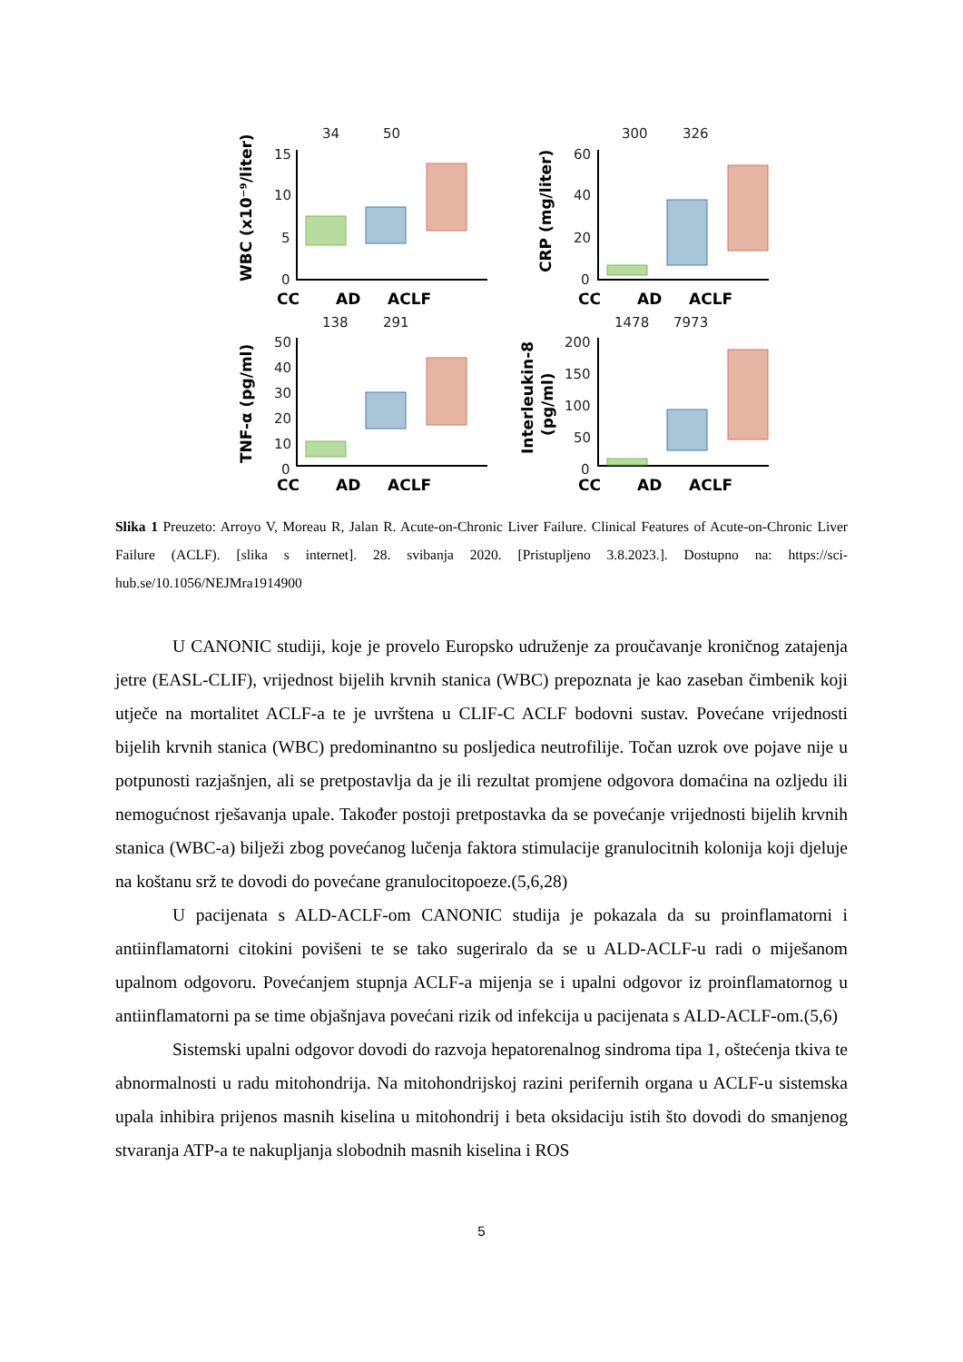34
50
300
326
138
291
1478
7973
15
10
5
0
60
40
20
0
50
40
30
20
10
0
200
150
100
50
0
CC
AD
ACLF
CC
AD
ACLF
CC
AD
ACLF
CC
AD
ACLF
WBC (x10⁻⁹/liter)
CRP (mg/liter)
TNF-α (pg/ml)
Interleukin-8
(pg/ml)
Slika 1 Preuzeto: Arroyo V, Moreau R, Jalan R. Acute-on-Chronic Liver Failure. Clinical Features of Acute-on-Chronic Liver Failure (ACLF). [slika s internet]. 28. svibanja 2020. [Pristupljeno 3.8.2023.]. Dostupno na: https://sci-hub.se/10.1056/NEJMra1914900
U CANONIC studiji, koje je provelo Europsko udruženje za proučavanje kroničnog zatajenja jetre (EASL-CLIF), vrijednost bijelih krvnih stanica (WBC) prepoznata je kao zaseban čimbenik koji utječe na mortalitet ACLF-a te je uvrštena u CLIF-C ACLF bodovni sustav. Povećane vrijednosti bijelih krvnih stanica (WBC) predominantno su posljedica neutrofilije. Točan uzrok ove pojave nije u potpunosti razjašnjen, ali se pretpostavlja da je ili rezultat promjene odgovora domaćina na ozljedu ili nemogućnost rješavanja upale. Također postoji pretpostavka da se povećanje vrijednosti bijelih krvnih stanica (WBC-a) bilježi zbog povećanog lučenja faktora stimulacije granulocitnih kolonija koji djeluje na koštanu srž te dovodi do povećane granulocitopoeze.(5,6,28)
U pacijenata s ALD-ACLF-om CANONIC studija je pokazala da su proinflamatorni i antiinflamatorni citokini povišeni te se tako sugeriralo da se u ALD-ACLF-u radi o miješanom upalnom odgovoru. Povećanjem stupnja ACLF-a mijenja se i upalni odgovor iz proinflamatornog u antiinflamatorni pa se time objašnjava povećani rizik od infekcija u pacijenata s ALD-ACLF-om.(5,6)
Sistemski upalni odgovor dovodi do razvoja hepatorenalnog sindroma tipa 1, oštećenja tkiva te abnormalnosti u radu mitohondrija. Na mitohondrijskoj razini perifernih organa u ACLF-u sistemska upala inhibira prijenos masnih kiselina u mitohondrij i beta oksidaciju istih što dovodi do smanjenog stvaranja ATP-a te nakupljanja slobodnih masnih kiselina i ROS
5